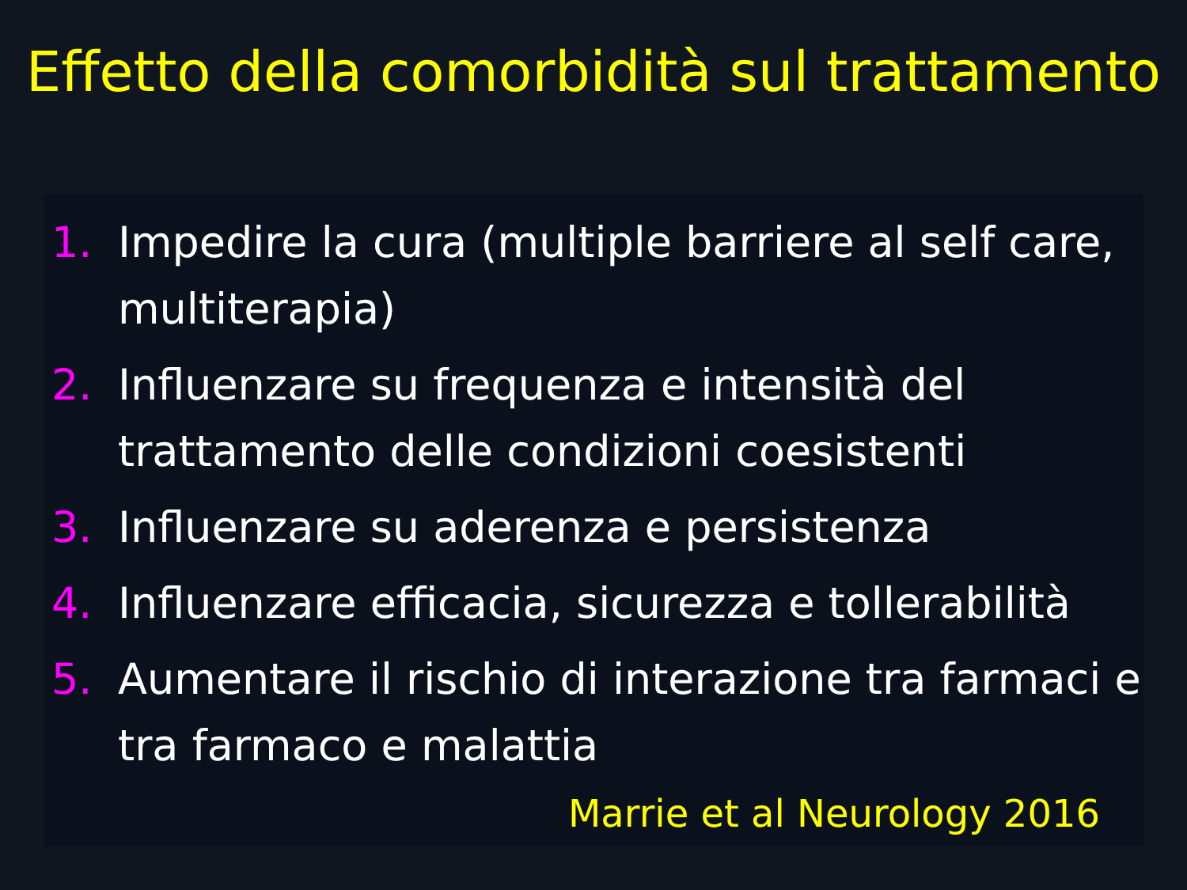Effetto della comorbidità sul trattamento
1. Impedire la cura (multiple barriere al self care, multiterapia)
2. Influenzare su frequenza e intensità del trattamento delle condizioni coesistenti
3. Influenzare su aderenza e persistenza
4. Influenzare efficacia, sicurezza e tollerabilità
5. Aumentare il rischio di interazione tra farmaci e tra farmaco e malattia
Marrie et al Neurology 2016